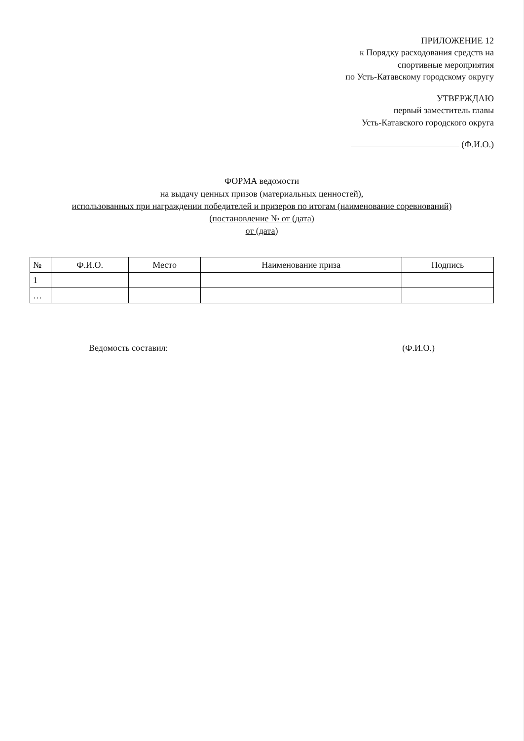ПРИЛОЖЕНИЕ 12
к Порядку расходования средств на
спортивные мероприятия
по Усть-Катавскому городскому округу
УТВЕРЖДАЮ
первый заместитель главы
Усть-Катавского городского округа
(Ф.И.О.)
ФОРМА ведомости
на выдачу ценных призов (материальных ценностей),
использованных при награждении победителей и призеров по итогам (наименование соревнований)
(постановление № от (дата)
от (дата)
| № | Ф.И.О. | Место | Наименование приза | Подпись |
| --- | --- | --- | --- | --- |
| 1 | | | | |
| … | | | | |
Ведомость составил: (Ф.И.О.)